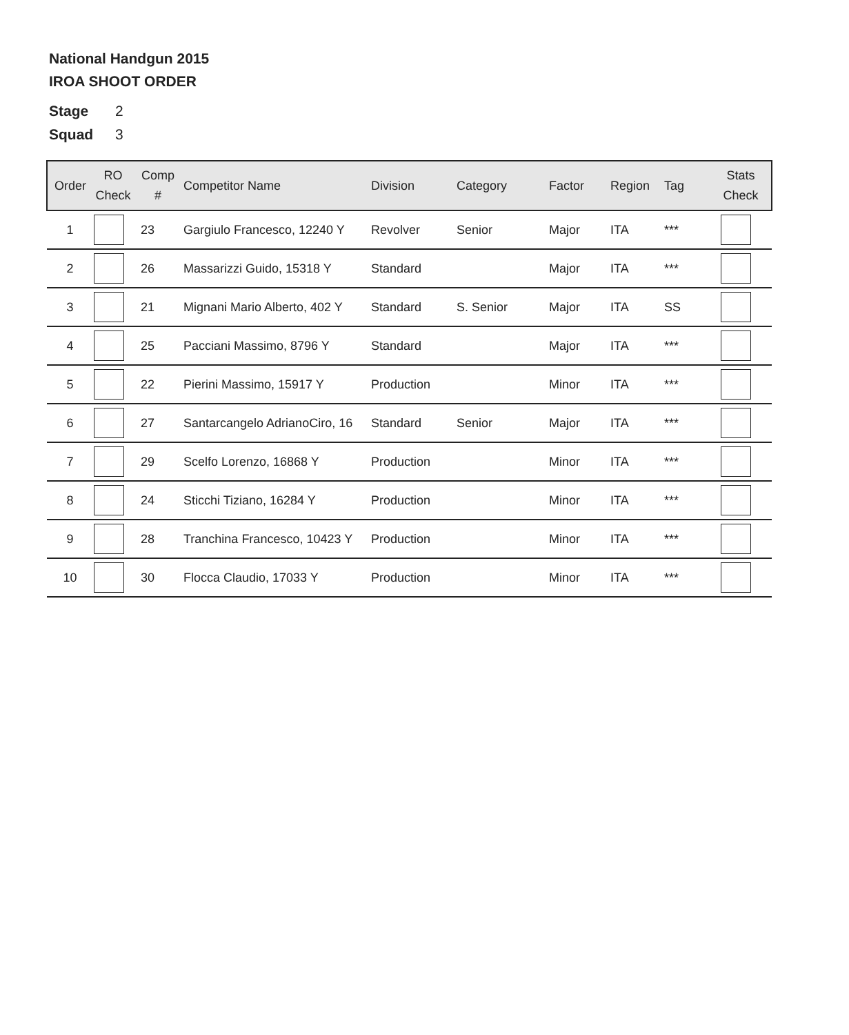National Handgun 2015
IROA SHOOT ORDER
Stage 2
Squad 3
| Order | RO Check | Comp # | Competitor Name | Division | Category | Factor | Region | Tag | Stats Check |
| --- | --- | --- | --- | --- | --- | --- | --- | --- | --- |
| 1 | | 23 | Gargiulo Francesco, 12240 Y | Revolver | Senior | Major | ITA | *** | |
| 2 | | 26 | Massarizzi Guido, 15318 Y | Standard | | Major | ITA | *** | |
| 3 | | 21 | Mignani Mario Alberto, 402 Y | Standard | S. Senior | Major | ITA | SS | |
| 4 | | 25 | Pacciani Massimo, 8796 Y | Standard | | Major | ITA | *** | |
| 5 | | 22 | Pierini Massimo, 15917 Y | Production | | Minor | ITA | *** | |
| 6 | | 27 | Santarcangelo AdrianoCiro, 16 | Standard | Senior | Major | ITA | *** | |
| 7 | | 29 | Scelfo Lorenzo, 16868 Y | Production | | Minor | ITA | *** | |
| 8 | | 24 | Sticchi Tiziano, 16284 Y | Production | | Minor | ITA | *** | |
| 9 | | 28 | Tranchina Francesco, 10423 Y | Production | | Minor | ITA | *** | |
| 10 | | 30 | Flocca Claudio, 17033 Y | Production | | Minor | ITA | *** | |